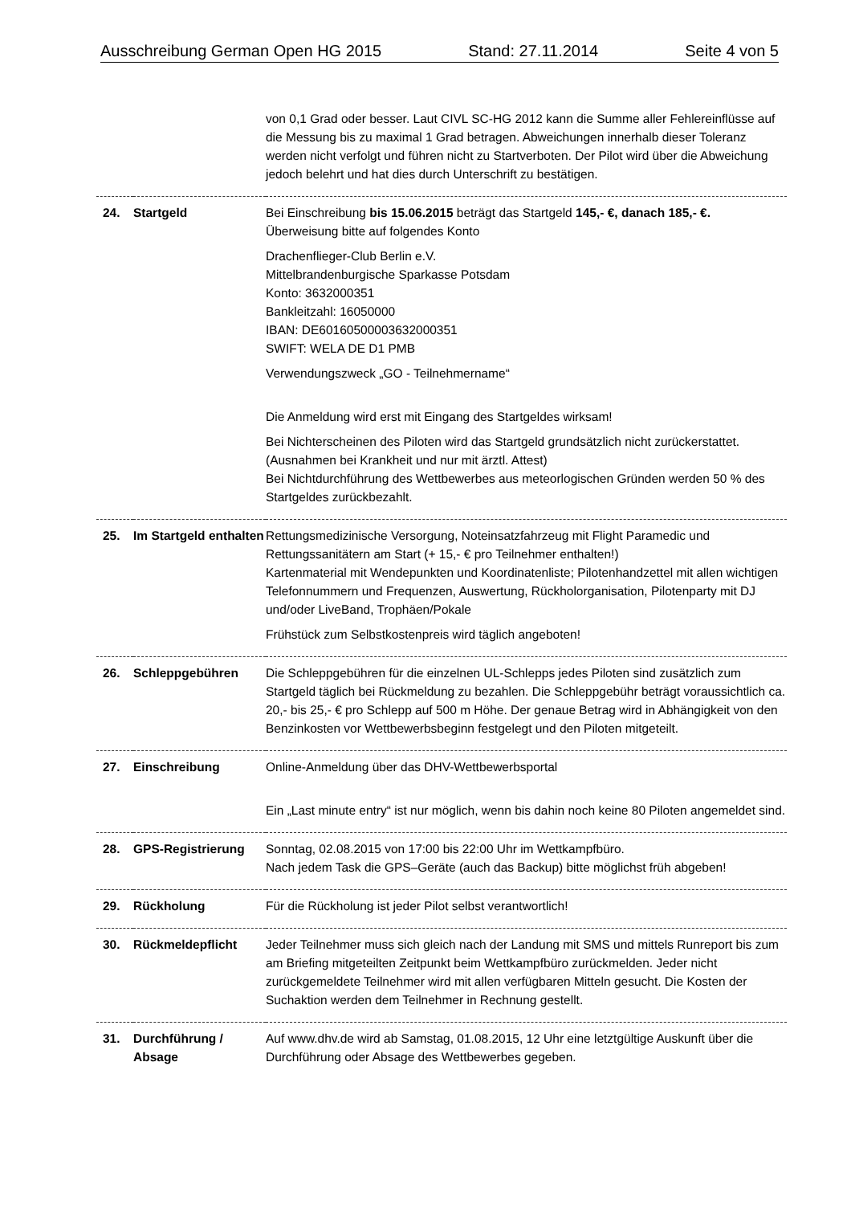Ausschreibung German Open HG 2015 Stand: 27.11.2014 Seite 4 von 5
| | | von 0,1 Grad oder besser. Laut CIVL SC-HG 2012 kann die Summe aller Fehlereinflüsse auf die Messung bis zu maximal 1 Grad betragen. Abweichungen innerhalb dieser Toleranz werden nicht verfolgt und führen nicht zu Startverboten. Der Pilot wird über die Abweichung jedoch belehrt und hat dies durch Unterschrift zu bestätigen. |
| 24. | Startgeld | Bei Einschreibung bis 15.06.2015 beträgt das Startgeld 145,- €, danach 185,- €. Überweisung bitte auf folgendes Konto Drachenflieger-Club Berlin e.V. Mittelbrandenburgische Sparkasse Potsdam Konto: 3632000351 Bankleitzahl: 16050000 IBAN: DE60160500003632000351 SWIFT: WELA DE D1 PMB Verwendungszweck „GO - Teilnehmername“ Die Anmeldung wird erst mit Eingang des Startgeldes wirksam! Bei Nichterscheinen des Piloten wird das Startgeld grundsätzlich nicht zurückerstattet. (Ausnahmen bei Krankheit und nur mit ärztl. Attest) Bei Nichtdurchführung des Wettbewerbes aus meteorlogischen Gründen werden 50 % des Startgeldes zurückbezahlt. |
| 25. | Im Startgeld enthalten | Rettungsmedizinische Versorgung, Noteinsatzfahrzeug mit Flight Paramedic und Rettungssanitätern am Start (+ 15,- € pro Teilnehmer enthalten!) Kartenmaterial mit Wendepunkten und Koordinatenliste; Pilotenhandzettel mit allen wichtigen Telefonnummern und Frequenzen, Auswertung, Rückholorganisation, Pilotenparty mit DJ und/oder LiveBand, Trophäen/Pokale Frühstück zum Selbstkostenpreis wird täglich angeboten! |
| 26. | Schleppgebühren | Die Schleppgebühren für die einzelnen UL-Schlepps jedes Piloten sind zusätzlich zum Startgeld täglich bei Rückmeldung zu bezahlen. Die Schleppgebühr beträgt voraussichtlich ca. 20,- bis 25,- € pro Schlepp auf 500 m Höhe. Der genaue Betrag wird in Abhängigkeit von den Benzinkosten vor Wettbewerbsbeginn festgelegt und den Piloten mitgeteilt. |
| 27. | Einschreibung | Online-Anmeldung über das DHV-Wettbewerbsportal Ein „Last minute entry“ ist nur möglich, wenn bis dahin noch keine 80 Piloten angemeldet sind. |
| 28. | GPS-Registrierung | Sonntag, 02.08.2015 von 17:00 bis 22:00 Uhr im Wettkampfbüro. Nach jedem Task die GPS–Geräte (auch das Backup) bitte möglichst früh abgeben! |
| 29. | Rückholung | Für die Rückholung ist jeder Pilot selbst verantwortlich! |
| 30. | Rückmeldepflicht | Jeder Teilnehmer muss sich gleich nach der Landung mit SMS und mittels Runreport bis zum am Briefing mitgeteilten Zeitpunkt beim Wettkampfbüro zurückmelden. Jeder nicht zurückgemeldete Teilnehmer wird mit allen verfügbaren Mitteln gesucht. Die Kosten der Suchaktion werden dem Teilnehmer in Rechnung gestellt. |
| 31. | Durchführung / Absage | Auf www.dhv.de wird ab Samstag, 01.08.2015, 12 Uhr eine letztgültige Auskunft über die Durchführung oder Absage des Wettbewerbes gegeben. |